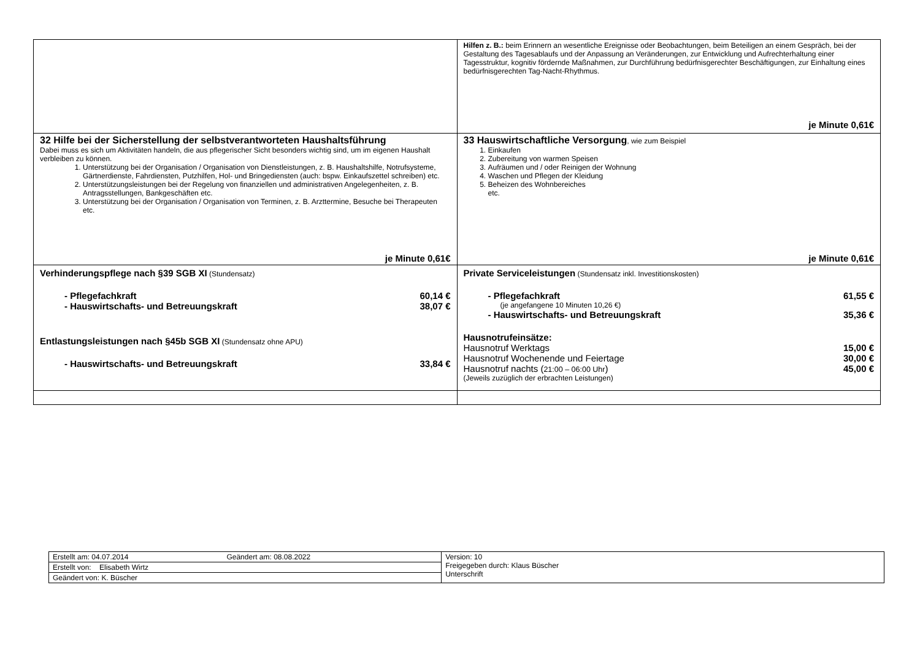| | Hilfen z. B.: beim Erinnern an wesentliche Ereignisse oder Beobachtungen, beim Beteiligen an einem Gespräch, bei der Gestaltung des Tagesablaufs und der Anpassung an Veränderungen, zur Entwicklung und Aufrechterhaltung einer Tagesstruktur, kognitiv fördernde Maßnahmen, zur Durchführung bedürfnisgerechter Beschäftigungen, zur Einhaltung eines bedürfnisgerechten Tag-Nacht-Rhythmus. je Minute 0,61€ |
| 32 Hilfe bei der Sicherstellung der selbstverantworteten Haushaltsführung Dabei muss es sich um Aktivitäten handeln, die aus pflegerischer Sicht besonders wichtig sind, um im eigenen Haushalt verbleiben zu können. 1. Unterstützung bei der Organisation / Organisation von Dienstleistungen, z. B. Haushaltshilfe, Notrufsysteme, Gärtnerdienste, Fahrdiensten, Putzhilfen, Hol- und Bringediensten (auch: bspw. Einkaufszettel schreiben) etc. 2. Unterstützungsleistungen bei der Regelung von finanziellen und administrativen Angelegenheiten, z. B. Antragsstellungen, Bankgeschäften etc. 3. Unterstützung bei der Organisation / Organisation von Terminen, z. B. Arzttermine, Besuche bei Therapeuten etc. je Minute 0,61€ | 33 Hauswirtschaftliche Versorgung , wie zum Beispiel 1. Einkaufen 2. Zubereitung von warmen Speisen 3. Aufräumen und / oder Reinigen der Wohnung 4. Waschen und Pflegen der Kleidung 5. Beheizen des Wohnbereiches etc. je Minute 0,61€ |
| Verhinderungspflege nach §39 SGB XI (Stundensatz) - Pflegefachkraft 60,14 € - Hauswirtschafts- und Betreuungskraft 38,07 € Entlastungsleistungen nach §45b SGB XI (Stundensatz ohne APU) - Hauswirtschafts- und Betreuungskraft 33,84 € | Private Serviceleistungen (Stundensatz inkl. Investitionskosten) - Pflegefachkraft 61,55 € (je angefangene 10 Minuten 10,26 €) - Hauswirtschafts- und Betreuungskraft 35,36 € Hausnotrufeinsätze: Hausnotruf Werktags 15,00 € Hausnotruf Wochenende und Feiertage 30,00 € Hausnotruf nachts ( 21:00 – 06:00 Uhr ) 45,00 € (Jeweils zuzüglich der erbrachten Leistungen) |
| Erstellt am: 04.07.2014 Geändert am: 08.08.2022 | Version: 10 Freigegeben durch: Klaus Büscher Unterschrift |
| Erstellt von: Elisabeth Wirtz | |
| Geändert von: K. Büscher | |